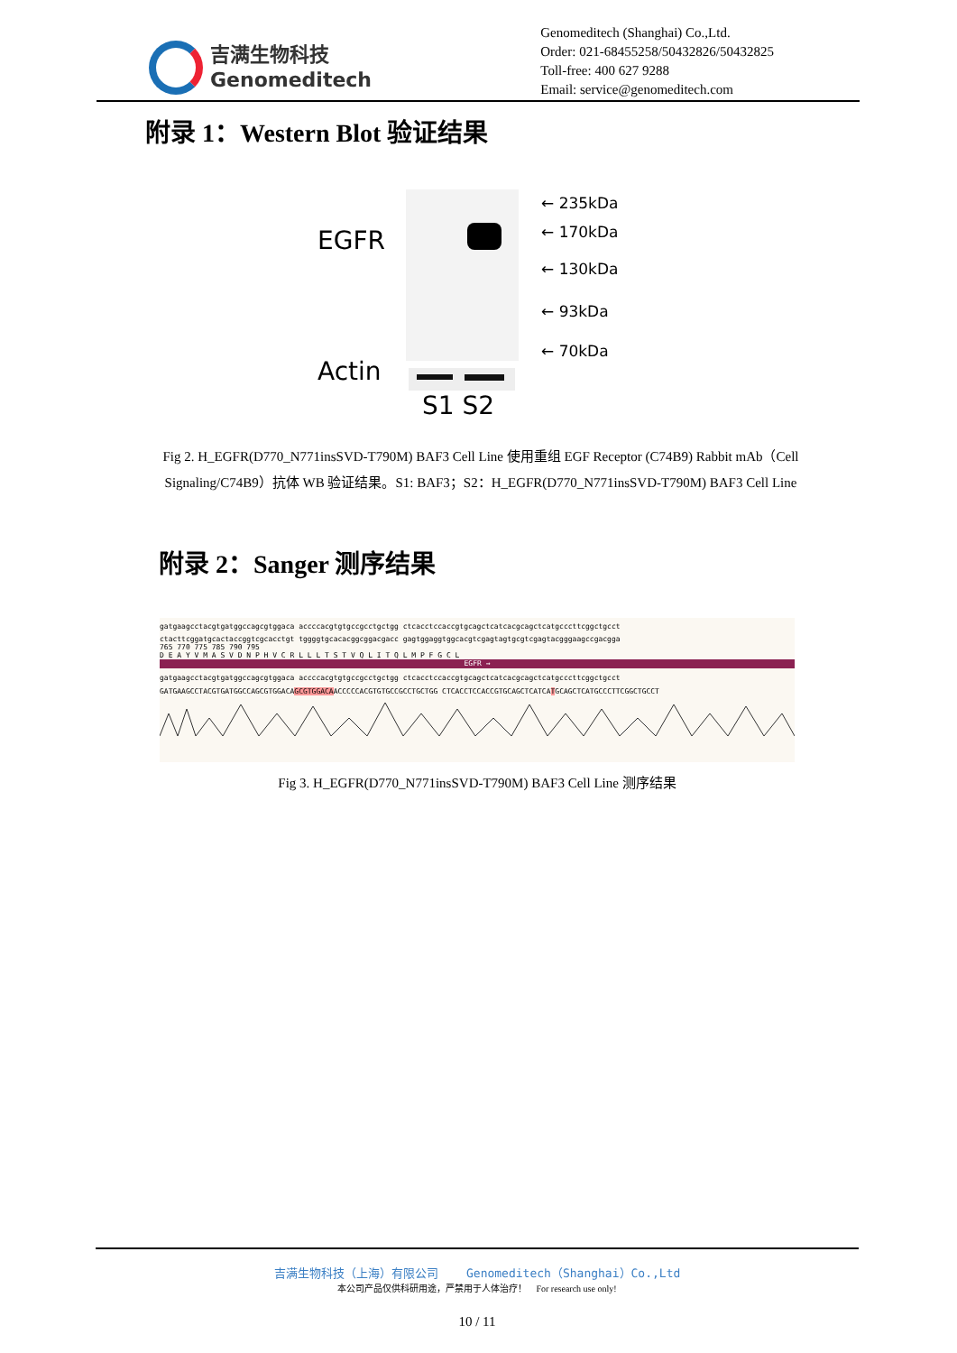吉满生物科技
Genomeditech
Genomeditech (Shanghai) Co.,Ltd.
Order: 021-68455258/50432826/50432825
Toll-free: 400 627 9288
Email: service@genomeditech.com
附录 1：Western Blot 验证结果
EGFR
Actin
S1 S2
← 235kDa
← 170kDa
← 130kDa
← 93kDa
← 70kDa
Fig 2. H_EGFR(D770_N771insSVD-T790M) BAF3 Cell Line 使用重组 EGF Receptor (C74B9) Rabbit mAb（Cell Signaling/C74B9）抗体 WB 验证结果。S1: BAF3；S2：H_EGFR(D770_N771insSVD-T790M) BAF3 Cell Line
附录 2：Sanger 测序结果
gatgaagcctacgtgatggccagcgtggaca accccacgtgtgccgcctgctgg ctcacctccaccgtgcagctcatcacgcagctcatgcccttcggctgcct
ctacttcggatgcactaccggtcgcacctgt tggggtgcacacggcggacgacc gagtggaggtggcacgtcgagtagtgcgtcgagtacgggaagccgacgga
765 770 775 785 790 795
D E A Y V M A S V D N P H V C R L L L T S T V Q L I T Q L M P F G C L
EGFR →
gatgaagcctacgtgatggccagcgtggaca accccacgtgtgccgcctgctgg ctcacctccaccgtgcagctcatcacgcagctcatgcccttcggctgcct
GATGAAGCCTACGTGATGGCCAGCGTGGACAGCGTGGACAACCCCCACGTGTGCCGCCTGCTGG CTCACCTCCACCGTGCAGCTCATCATGCAGCTCATGCCCTTCGGCTGCCT
Fig 3. H_EGFR(D770_N771insSVD-T790M) BAF3 Cell Line 测序结果
吉满生物科技（上海）有限公司 Genomeditech（Shanghai）Co.,Ltd
本公司产品仅供科研用途，严禁用于人体治疗！ For research use only!
10 / 11